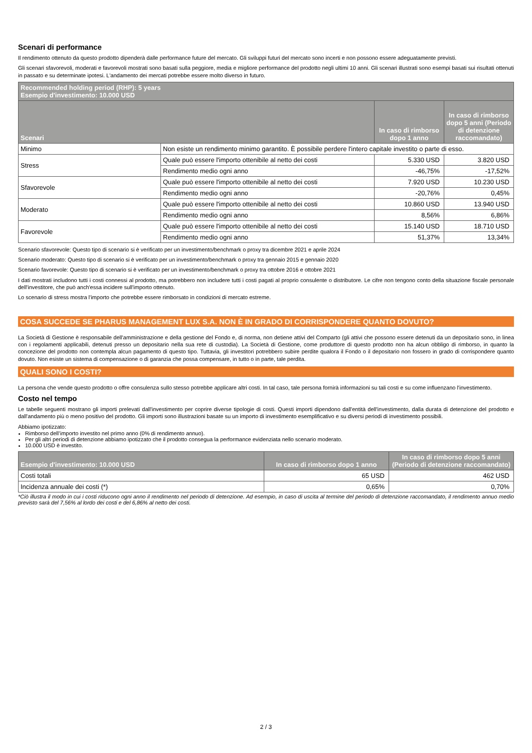Scenari di performance
Il rendimento ottenuto da questo prodotto dipenderà dalle performance future del mercato. Gli sviluppi futuri del mercato sono incerti e non possono essere adeguatamente previsti.
Gli scenari sfavorevoli, moderati e favorevoli mostrati sono basati sulla peggiore, media e migliore performance del prodotto negli ultimi 10 anni. Gli scenari illustrati sono esempi basati sui risultati ottenuti in passato e su determinate ipotesi. L'andamento dei mercati potrebbe essere molto diverso in futuro.
| Recommended holding period (RHP): 5 years Esempio d'investimento: 10.000 USD | | | |
| --- | --- | --- | --- |
| Scenari | | In caso di rimborso dopo 1 anno | In caso di rimborso dopo 5 anni (Periodo di detenzione raccomandato) |
| Minimo | Non esiste un rendimento minimo garantito. È possibile perdere l'intero capitale investito o parte di esso. | | |
| Stress | Quale può essere l'importo ottenibile al netto dei costi | 5.330 USD | 3.820 USD |
| | Rendimento medio ogni anno | -46,75% | -17,52% |
| Sfavorevole | Quale può essere l'importo ottenibile al netto dei costi | 7.920 USD | 10.230 USD |
| | Rendimento medio ogni anno | -20,76% | 0,45% |
| Moderato | Quale può essere l'importo ottenibile al netto dei costi | 10.860 USD | 13.940 USD |
| | Rendimento medio ogni anno | 8,56% | 6,86% |
| Favorevole | Quale può essere l'importo ottenibile al netto dei costi | 15.140 USD | 18.710 USD |
| | Rendimento medio ogni anno | 51,37% | 13,34% |
Scenario sfavorevole: Questo tipo di scenario si è verificato per un investimento/benchmark o proxy tra dicembre 2021 e aprile 2024
Scenario moderato: Questo tipo di scenario si è verificato per un investimento/benchmark o proxy tra gennaio 2015 e gennaio 2020
Scenario favorevole: Questo tipo di scenario si è verificato per un investimento/benchmark o proxy tra ottobre 2016 e ottobre 2021
I dati mostrati includono tutti i costi connessi al prodotto, ma potrebbero non includere tutti i costi pagati al proprio consulente o distributore. Le cifre non tengono conto della situazione fiscale personale dell'investitore, che può anch'essa incidere sull'importo ottenuto.
Lo scenario di stress mostra l'importo che potrebbe essere rimborsato in condizioni di mercato estreme.
COSA SUCCEDE SE PHARUS MANAGEMENT LUX S.A. NON È IN GRADO DI CORRISPONDERE QUANTO DOVUTO?
La Società di Gestione è responsabile dell'amministrazione e della gestione del Fondo e, di norma, non detiene attivi del Comparto (gli attivi che possono essere detenuti da un depositario sono, in linea con i regolamenti applicabili, detenuti presso un depositario nella sua rete di custodia). La Società di Gestione, come produttore di questo prodotto non ha alcun obbligo di rimborso, in quanto la concezione del prodotto non contempla alcun pagamento di questo tipo. Tuttavia, gli investitori potrebbero subire perdite qualora il Fondo o il depositario non fossero in grado di corrispondere quanto dovuto. Non esiste un sistema di compensazione o di garanzia che possa compensare, in tutto o in parte, tale perdita.
QUALI SONO I COSTI?
La persona che vende questo prodotto o offre consulenza sullo stesso potrebbe applicare altri costi. In tal caso, tale persona fornirà informazioni su tali costi e su come influenzano l'investimento.
Costo nel tempo
Le tabelle seguenti mostrano gli importi prelevati dall'investimento per coprire diverse tipologie di costi. Questi importi dipendono dall'entità dell'investimento, dalla durata di detenzione del prodotto e dall'andamento più o meno positivo del prodotto. Gli importi sono illustrazioni basate su un importo di investimento esemplificativo e su diversi periodi di investimento possibili.
Abbiamo ipotizzato:
Rimborso dell’importo investito nel primo anno (0% di rendimento annuo).
Per gli altri periodi di detenzione abbiamo ipotizzato che il prodotto consegua la performance evidenziata nello scenario moderato.
10.000 USD è investito.
| Esempio d'investimento: 10.000 USD | In caso di rimborso dopo 1 anno | In caso di rimborso dopo 5 anni (Periodo di detenzione raccomandato) |
| --- | --- | --- |
| Costi totali | 65 USD | 462 USD |
| Incidenza annuale dei costi (*) | 0,65% | 0,70% |
*Ciò illustra il modo in cui i costi riducono ogni anno il rendimento nel periodo di detenzione. Ad esempio, in caso di uscita al termine del periodo di detenzione raccomandato, il rendimento annuo medio previsto sarà del 7,56% al lordo dei costi e del 6,86% al netto dei costi.
2 / 3